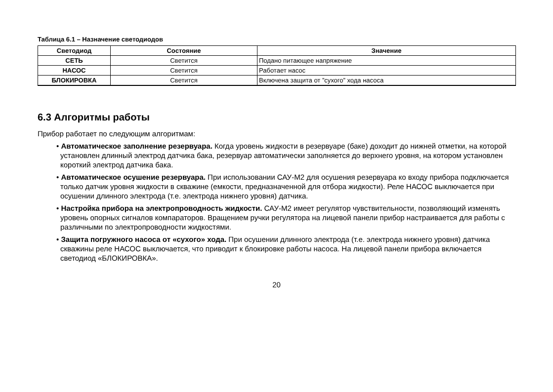Таблица 6.1 – Назначение светодиодов
| Светодиод | Состояние | Значение |
| --- | --- | --- |
| СЕТЬ | Светится | Подано питающее напряжение |
| НАСОС | Светится | Работает насос |
| БЛОКИРОВКА | Светится | Включена защита от ”сухого” хода насоса |
6.3 Алгоритмы работы
Прибор работает по следующим алгоритмам:
• Автоматическое заполнение резервуара. Когда уровень жидкости в резервуаре (баке) доходит до нижней отметки, на которой установлен длинный электрод датчика бака, резервуар автоматически заполняется до верхнего уровня, на котором установлен короткий электрод датчика бака.
• Автоматическое осушение резервуара. При использовании САУ-М2 для осушения резервуара ко входу прибора подключается только датчик уровня жидкости в скважине (емкости, предназначенной для отбора жидкости). Реле НАСОС выключается при осушении длинного электрода (т.е. электрода нижнего уровня) датчика.
• Настройка прибора на электропроводность жидкости. САУ-М2 имеет регулятор чувствительности, позволяющий изменять уровень опорных сигналов компараторов. Вращением ручки регулятора на лицевой панели прибор настраивается для работы с различными по электропроводности жидкостями.
• Защита погружного насоса от «сухого» хода. При осушении длинного электрода (т.е. электрода нижнего уровня) датчика скважины реле НАСОС выключается, что приводит к блокировке работы насоса. На лицевой панели прибора включается светодиод «БЛОКИРОВКА».
20